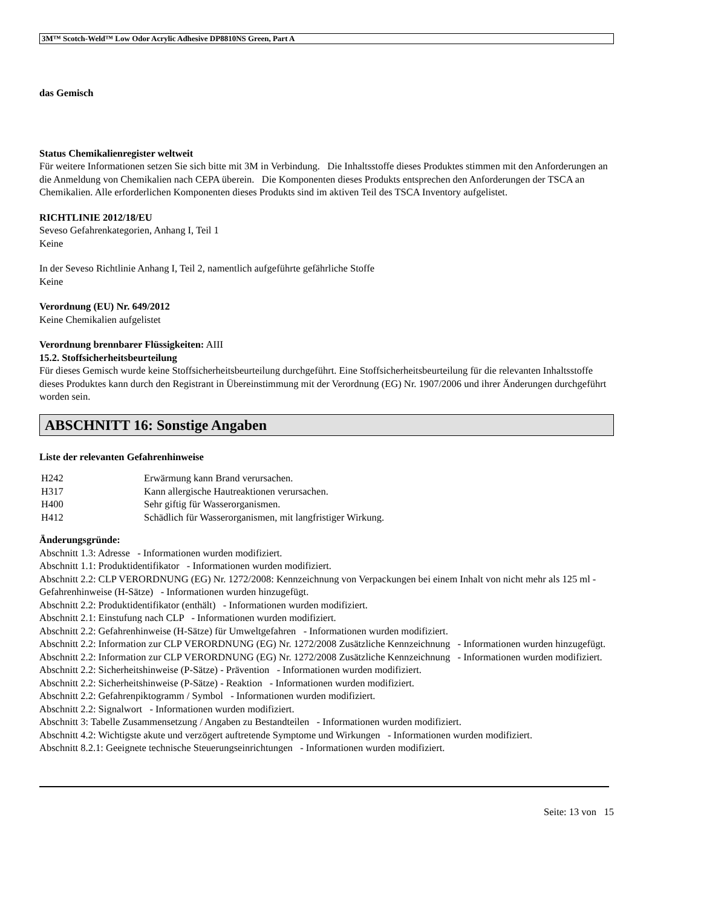3M™ Scotch-Weld™ Low Odor Acrylic Adhesive DP8810NS Green, Part A
das Gemisch
Status Chemikalienregister weltweit
Für weitere Informationen setzen Sie sich bitte mit 3M in Verbindung. Die Inhaltsstoffe dieses Produktes stimmen mit den Anforderungen an die Anmeldung von Chemikalien nach CEPA überein. Die Komponenten dieses Produkts entsprechen den Anforderungen der TSCA an Chemikalien. Alle erforderlichen Komponenten dieses Produkts sind im aktiven Teil des TSCA Inventory aufgelistet.
RICHTLINIE 2012/18/EU
Seveso Gefahrenkategorien, Anhang I, Teil 1
Keine
In der Seveso Richtlinie Anhang I, Teil 2, namentlich aufgeführte gefährliche Stoffe
Keine
Verordnung (EU) Nr. 649/2012
Keine Chemikalien aufgelistet
Verordnung brennbarer Flüssigkeiten: AIII
15.2. Stoffsicherheitsbeurteilung
Für dieses Gemisch wurde keine Stoffsicherheitsbeurteilung durchgeführt. Eine Stoffsicherheitsbeurteilung für die relevanten Inhaltsstoffe dieses Produktes kann durch den Registrant in Übereinstimmung mit der Verordnung (EG) Nr. 1907/2006 und ihrer Änderungen durchgeführt worden sein.
ABSCHNITT 16: Sonstige Angaben
Liste der relevanten Gefahrenhinweise
| H242 | Erwärmung kann Brand verursachen. |
| H317 | Kann allergische Hautreaktionen verursachen. |
| H400 | Sehr giftig für Wasserorganismen. |
| H412 | Schädlich für Wasserorganismen, mit langfristiger Wirkung. |
Änderungsgründe:
Abschnitt 1.3: Adresse - Informationen wurden modifiziert.
Abschnitt 1.1: Produktidentifikator - Informationen wurden modifiziert.
Abschnitt 2.2: CLP VERORDNUNG (EG) Nr. 1272/2008: Kennzeichnung von Verpackungen bei einem Inhalt von nicht mehr als 125 ml - Gefahrenhinweise (H-Sätze) - Informationen wurden hinzugefügt.
Abschnitt 2.2: Produktidentifikator (enthält) - Informationen wurden modifiziert.
Abschnitt 2.1: Einstufung nach CLP - Informationen wurden modifiziert.
Abschnitt 2.2: Gefahrenhinweise (H-Sätze) für Umweltgefahren - Informationen wurden modifiziert.
Abschnitt 2.2: Information zur CLP VERORDNUNG (EG) Nr. 1272/2008 Zusätzliche Kennzeichnung - Informationen wurden hinzugefügt.
Abschnitt 2.2: Information zur CLP VERORDNUNG (EG) Nr. 1272/2008 Zusätzliche Kennzeichnung - Informationen wurden modifiziert.
Abschnitt 2.2: Sicherheitshinweise (P-Sätze) - Prävention - Informationen wurden modifiziert.
Abschnitt 2.2: Sicherheitshinweise (P-Sätze) - Reaktion - Informationen wurden modifiziert.
Abschnitt 2.2: Gefahrenpiktogramm / Symbol - Informationen wurden modifiziert.
Abschnitt 2.2: Signalwort - Informationen wurden modifiziert.
Abschnitt 3: Tabelle Zusammensetzung / Angaben zu Bestandteilen - Informationen wurden modifiziert.
Abschnitt 4.2: Wichtigste akute und verzögert auftretende Symptome und Wirkungen - Informationen wurden modifiziert.
Abschnitt 8.2.1: Geeignete technische Steuerungseinrichtungen - Informationen wurden modifiziert.
Seite: 13 von 15